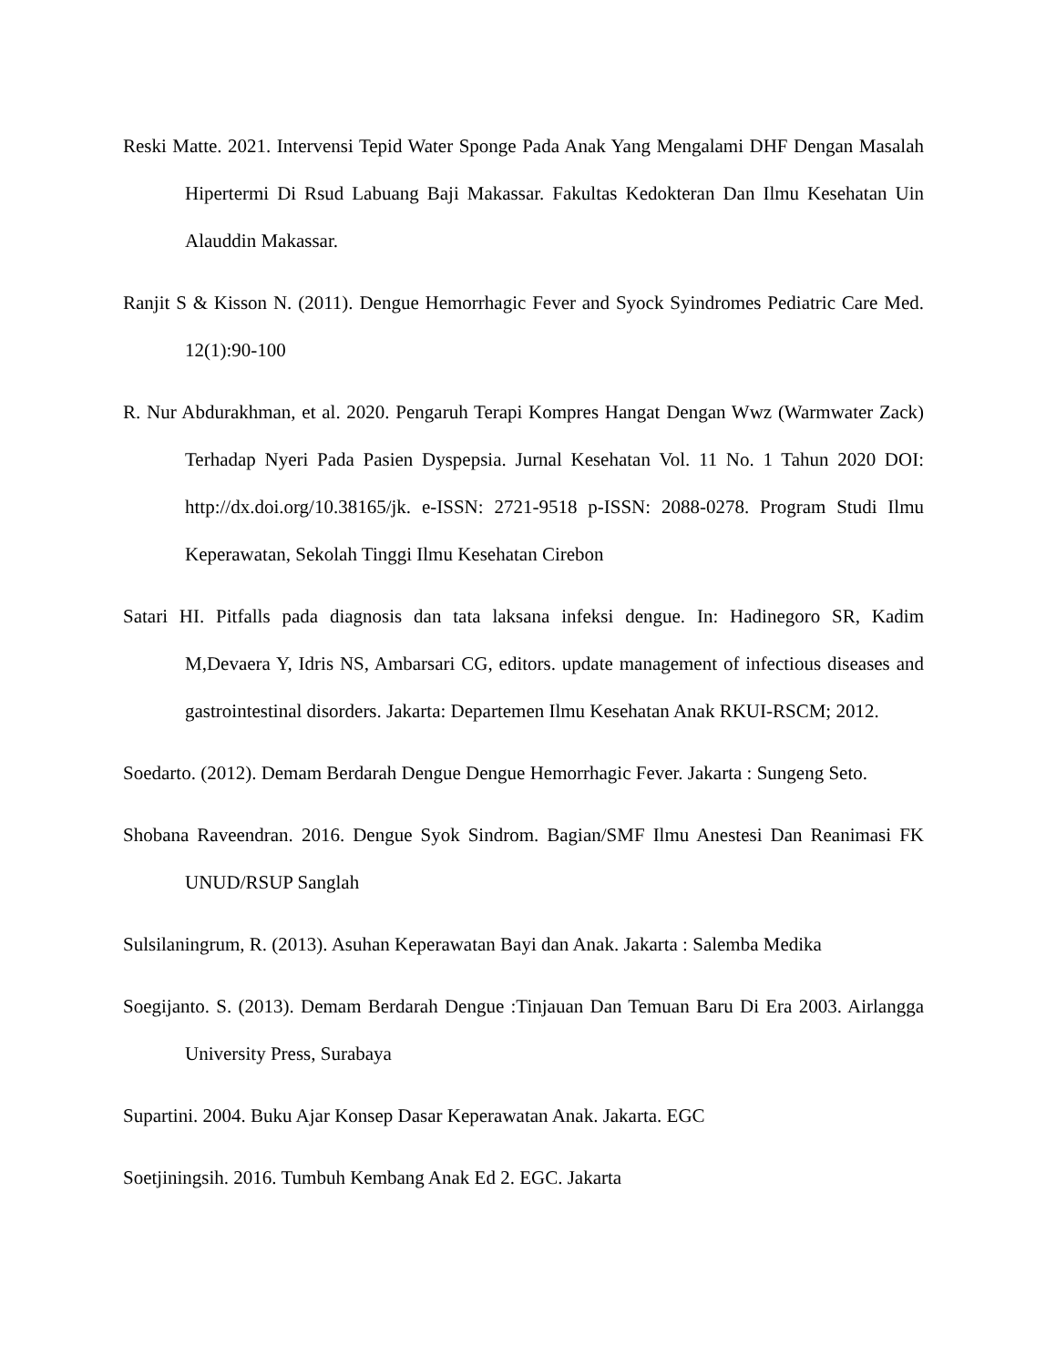Reski Matte. 2021. Intervensi Tepid Water Sponge Pada Anak Yang Mengalami DHF Dengan Masalah Hipertermi Di Rsud Labuang Baji Makassar. Fakultas Kedokteran Dan Ilmu Kesehatan Uin Alauddin Makassar.
Ranjit S & Kisson N. (2011). Dengue Hemorrhagic Fever and Syock Syindromes Pediatric Care Med. 12(1):90-100
R. Nur Abdurakhman, et al. 2020. Pengaruh Terapi Kompres Hangat Dengan Wwz (Warmwater Zack) Terhadap Nyeri Pada Pasien Dyspepsia. Jurnal Kesehatan Vol. 11 No. 1 Tahun 2020 DOI: http://dx.doi.org/10.38165/jk. e-ISSN: 2721-9518 p-ISSN: 2088-0278. Program Studi Ilmu Keperawatan, Sekolah Tinggi Ilmu Kesehatan Cirebon
Satari HI. Pitfalls pada diagnosis dan tata laksana infeksi dengue. In: Hadinegoro SR, Kadim M,Devaera Y, Idris NS, Ambarsari CG, editors. update management of infectious diseases and gastrointestinal disorders. Jakarta: Departemen Ilmu Kesehatan Anak RKUI-RSCM; 2012.
Soedarto. (2012). Demam Berdarah Dengue Dengue Hemorrhagic Fever. Jakarta : Sungeng Seto.
Shobana Raveendran. 2016. Dengue Syok Sindrom. Bagian/SMF Ilmu Anestesi Dan Reanimasi FK UNUD/RSUP Sanglah
Sulsilaningrum, R. (2013). Asuhan Keperawatan Bayi dan Anak. Jakarta : Salemba Medika
Soegijanto. S. (2013). Demam Berdarah Dengue :Tinjauan Dan Temuan Baru Di Era 2003. Airlangga University Press, Surabaya
Supartini. 2004. Buku Ajar Konsep Dasar Keperawatan Anak. Jakarta. EGC
Soetjiningsih. 2016. Tumbuh Kembang Anak Ed 2. EGC. Jakarta